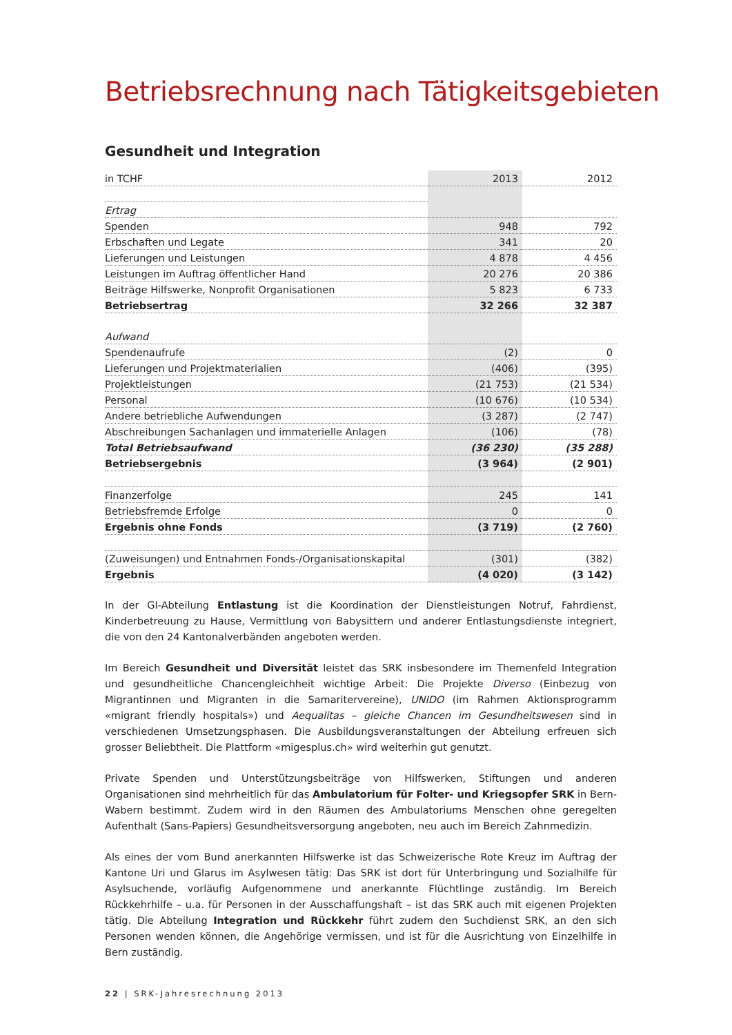Betriebsrechnung nach Tätigkeitsgebieten
Gesundheit und Integration
| in TCHF | 2013 | 2012 |
| --- | --- | --- |
| Ertrag | | |
| Spenden | 948 | 792 |
| Erbschaften und Legate | 341 | 20 |
| Lieferungen und Leistungen | 4 878 | 4 456 |
| Leistungen im Auftrag öffentlicher Hand | 20 276 | 20 386 |
| Beiträge Hilfswerke, Nonprofit Organisationen | 5 823 | 6 733 |
| Betriebsertrag | 32 266 | 32 387 |
| Aufwand | | |
| Spendenaufrufe | (2) | 0 |
| Lieferungen und Projektmaterialien | (406) | (395) |
| Projektleistungen | (21 753) | (21 534) |
| Personal | (10 676) | (10 534) |
| Andere betriebliche Aufwendungen | (3 287) | (2 747) |
| Abschreibungen Sachanlagen und immaterielle Anlagen | (106) | (78) |
| Total Betriebsaufwand | (36 230) | (35 288) |
| Betriebsergebnis | (3 964) | (2 901) |
| Finanzerfolge | 245 | 141 |
| Betriebsfremde Erfolge | 0 | 0 |
| Ergebnis ohne Fonds | (3 719) | (2 760) |
| (Zuweisungen) und Entnahmen Fonds-/Organisationskapital | (301) | (382) |
| Ergebnis | (4 020) | (3 142) |
In der GI-Abteilung Entlastung ist die Koordination der Dienstleistungen Notruf, Fahrdienst, Kinderbetreuung zu Hause, Vermittlung von Babysittern und anderer Entlastungsdienste integriert, die von den 24 Kantonalverbänden angeboten werden.
Im Bereich Gesundheit und Diversität leistet das SRK insbesondere im Themenfeld Integration und gesundheitliche Chancengleichheit wichtige Arbeit: Die Projekte Diverso (Einbezug von Migrantinnen und Migranten in die Samaritervereine), UNIDO (im Rahmen Aktionsprogramm «migrant friendly hospitals») und Aequalitas – gleiche Chancen im Gesundheitswesen sind in verschiedenen Umsetzungsphasen. Die Ausbildungsveranstaltungen der Abteilung erfreuen sich grosser Beliebtheit. Die Plattform «migesplus.ch» wird weiterhin gut genutzt.
Private Spenden und Unterstützungsbeiträge von Hilfswerken, Stiftungen und anderen Organisationen sind mehrheitlich für das Ambulatorium für Folter- und Kriegsopfer SRK in Bern-Wabern bestimmt. Zudem wird in den Räumen des Ambulatoriums Menschen ohne geregelten Aufenthalt (Sans-Papiers) Gesundheitsversorgung angeboten, neu auch im Bereich Zahnmedizin.
Als eines der vom Bund anerkannten Hilfswerke ist das Schweizerische Rote Kreuz im Auftrag der Kantone Uri und Glarus im Asylwesen tätig: Das SRK ist dort für Unterbringung und Sozialhilfe für Asylsuchende, vorläufig Aufgenommene und anerkannte Flüchtlinge zuständig. Im Bereich Rückkehrhilfe – u.a. für Personen in der Ausschaffungshaft – ist das SRK auch mit eigenen Projekten tätig. Die Abteilung Integration und Rückkehr führt zudem den Suchdienst SRK, an den sich Personen wenden können, die Angehörige vermissen, und ist für die Ausrichtung von Einzelhilfe in Bern zuständig.
22 | SRK-Jahresrechnung 2013